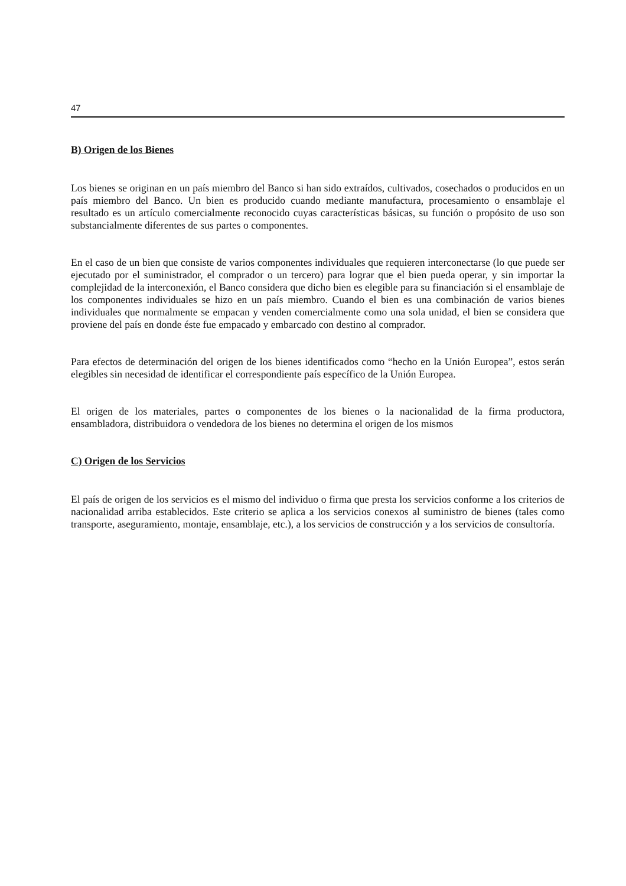47
B) Origen de los Bienes
Los bienes se originan en un país miembro del Banco si han sido extraídos, cultivados, cosechados o producidos en un país miembro del Banco. Un bien es producido cuando mediante manufactura, procesamiento o ensamblaje el resultado es un artículo comercialmente reconocido cuyas características básicas, su función o propósito de uso son substancialmente diferentes de sus partes o componentes.
En el caso de un bien que consiste de varios componentes individuales que requieren interconectarse (lo que puede ser ejecutado por el suministrador, el comprador o un tercero) para lograr que el bien pueda operar, y sin importar la complejidad de la interconexión, el Banco considera que dicho bien es elegible para su financiación si el ensamblaje de los componentes individuales se hizo en un país miembro. Cuando el bien es una combinación de varios bienes individuales que normalmente se empacan y venden comercialmente como una sola unidad, el bien se considera que proviene del país en donde éste fue empacado y embarcado con destino al comprador.
Para efectos de determinación del origen de los bienes identificados como “hecho en la Unión Europea”, estos serán elegibles sin necesidad de identificar el correspondiente país específico de la Unión Europea.
El origen de los materiales, partes o componentes de los bienes o la nacionalidad de la firma productora, ensambladora, distribuidora o vendedora de los bienes no determina el origen de los mismos
C) Origen de los Servicios
El país de origen de los servicios es el mismo del individuo o firma que presta los servicios conforme a los criterios de nacionalidad arriba establecidos. Este criterio se aplica a los servicios conexos al suministro de bienes (tales como transporte, aseguramiento, montaje, ensamblaje, etc.), a los servicios de construcción y a los servicios de consultoría.